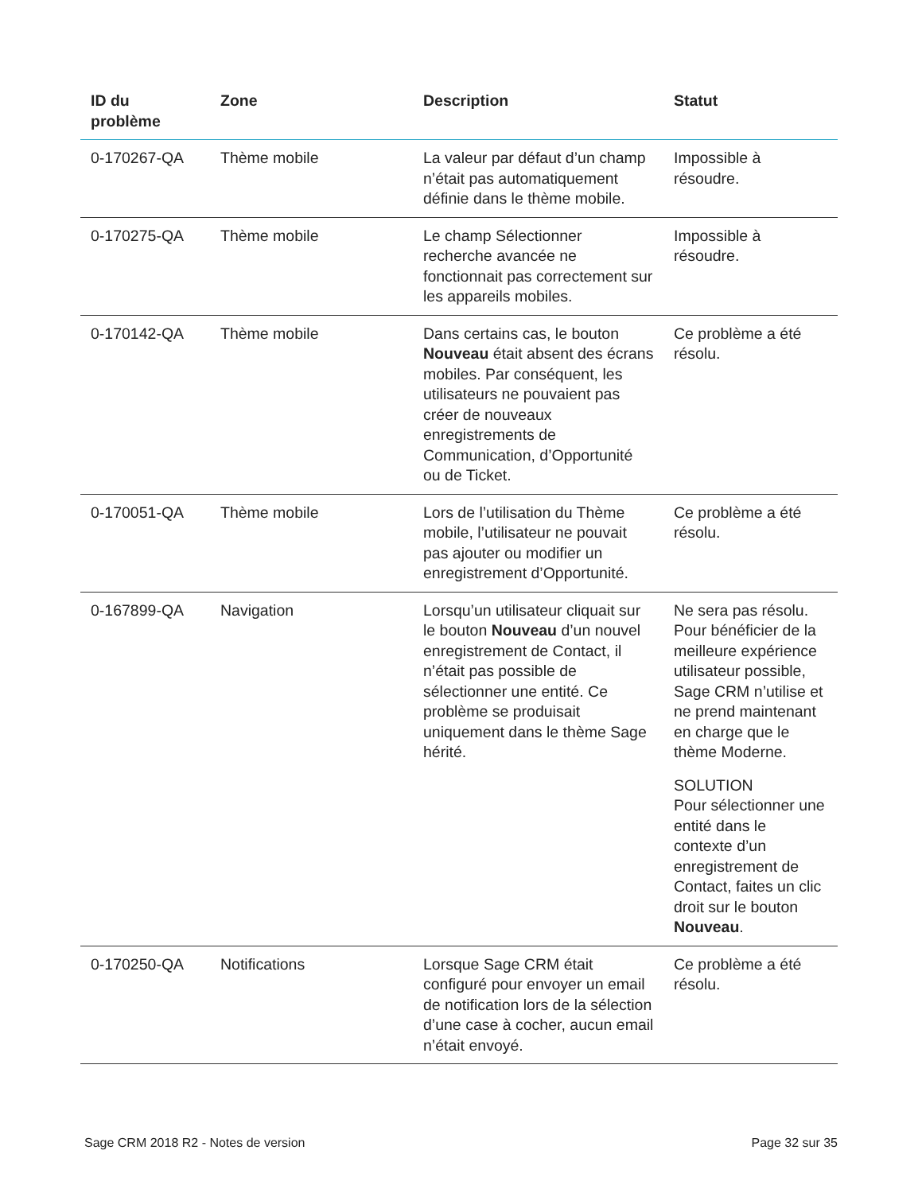| ID du problème | Zone | Description | Statut |
| --- | --- | --- | --- |
| 0-170267-QA | Thème mobile | La valeur par défaut d’un champ n’était pas automatiquement définie dans le thème mobile. | Impossible à résoudre. |
| 0-170275-QA | Thème mobile | Le champ Sélectionner recherche avancée ne fonctionnait pas correctement sur les appareils mobiles. | Impossible à résoudre. |
| 0-170142-QA | Thème mobile | Dans certains cas, le bouton Nouveau était absent des écrans mobiles. Par conséquent, les utilisateurs ne pouvaient pas créer de nouveaux enregistrements de Communication, d’Opportunité ou de Ticket. | Ce problème a été résolu. |
| 0-170051-QA | Thème mobile | Lors de l’utilisation du Thème mobile, l’utilisateur ne pouvait pas ajouter ou modifier un enregistrement d’Opportunité. | Ce problème a été résolu. |
| 0-167899-QA | Navigation | Lorsqu’un utilisateur cliquait sur le bouton Nouveau d’un nouvel enregistrement de Contact, il n’était pas possible de sélectionner une entité. Ce problème se produisait uniquement dans le thème Sage hérité. | Ne sera pas résolu. Pour bénéficier de la meilleure expérience utilisateur possible, Sage CRM n’utilise et ne prend maintenant en charge que le thème Moderne. SOLUTION Pour sélectionner une entité dans le contexte d’un enregistrement de Contact, faites un clic droit sur le bouton Nouveau . |
| 0-170250-QA | Notifications | Lorsque Sage CRM était configuré pour envoyer un email de notification lors de la sélection d’une case à cocher, aucun email n’était envoyé. | Ce problème a été résolu. |
Sage CRM 2018 R2 - Notes de version Page 32 sur 35